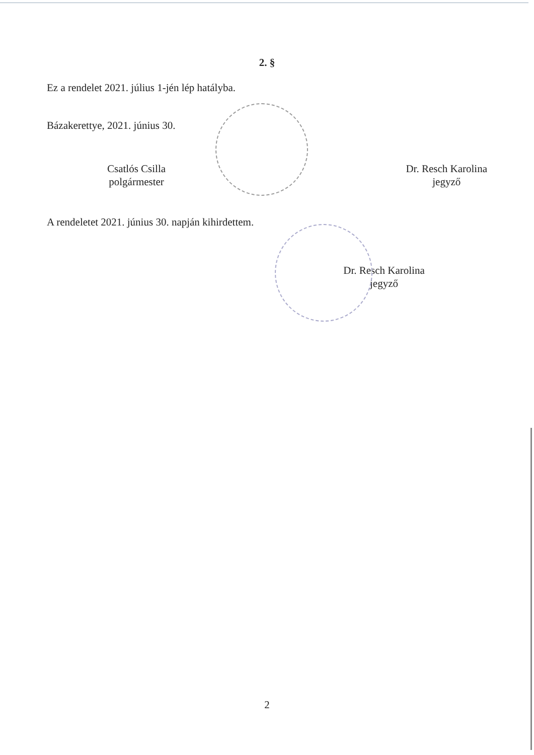2. §
Ez a rendelet 2021. július 1-jén lép hatályba.
Bázakerettye, 2021. június 30.
Csatlós Csilla
polgármester
Dr. Resch Karolina
jegyző
A rendeletet 2021. június 30. napján kihirdettem.
Dr. Resch Karolina
jegyző
2